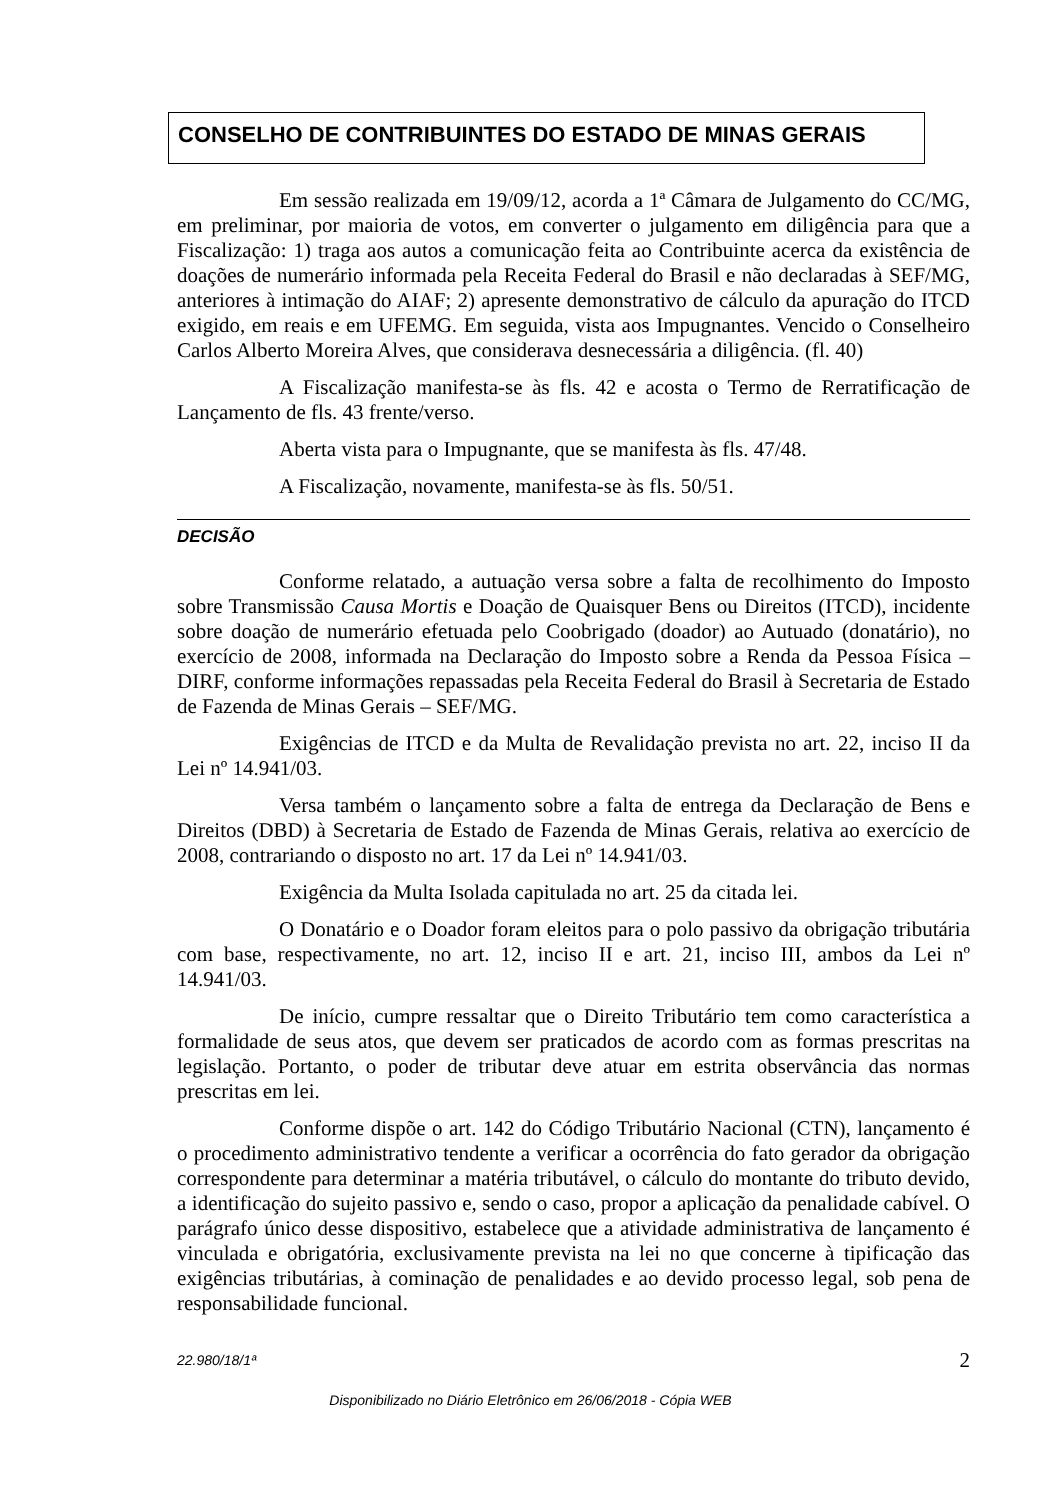CONSELHO DE CONTRIBUINTES DO ESTADO DE MINAS GERAIS
Em sessão realizada em 19/09/12, acorda a 1ª Câmara de Julgamento do CC/MG, em preliminar, por maioria de votos, em converter o julgamento em diligência para que a Fiscalização: 1) traga aos autos a comunicação feita ao Contribuinte acerca da existência de doações de numerário informada pela Receita Federal do Brasil e não declaradas à SEF/MG, anteriores à intimação do AIAF; 2) apresente demonstrativo de cálculo da apuração do ITCD exigido, em reais e em UFEMG. Em seguida, vista aos Impugnantes. Vencido o Conselheiro Carlos Alberto Moreira Alves, que considerava desnecessária a diligência. (fl. 40)
A Fiscalização manifesta-se às fls. 42 e acosta o Termo de Rerratificação de Lançamento de fls. 43 frente/verso.
Aberta vista para o Impugnante, que se manifesta às fls. 47/48.
A Fiscalização, novamente, manifesta-se às fls. 50/51.
DECISÃO
Conforme relatado, a autuação versa sobre a falta de recolhimento do Imposto sobre Transmissão Causa Mortis e Doação de Quaisquer Bens ou Direitos (ITCD), incidente sobre doação de numerário efetuada pelo Coobrigado (doador) ao Autuado (donatário), no exercício de 2008, informada na Declaração do Imposto sobre a Renda da Pessoa Física – DIRF, conforme informações repassadas pela Receita Federal do Brasil à Secretaria de Estado de Fazenda de Minas Gerais – SEF/MG.
Exigências de ITCD e da Multa de Revalidação prevista no art. 22, inciso II da Lei nº 14.941/03.
Versa também o lançamento sobre a falta de entrega da Declaração de Bens e Direitos (DBD) à Secretaria de Estado de Fazenda de Minas Gerais, relativa ao exercício de 2008, contrariando o disposto no art. 17 da Lei nº 14.941/03.
Exigência da Multa Isolada capitulada no art. 25 da citada lei.
O Donatário e o Doador foram eleitos para o polo passivo da obrigação tributária com base, respectivamente, no art. 12, inciso II e art. 21, inciso III, ambos da Lei nº 14.941/03.
De início, cumpre ressaltar que o Direito Tributário tem como característica a formalidade de seus atos, que devem ser praticados de acordo com as formas prescritas na legislação. Portanto, o poder de tributar deve atuar em estrita observância das normas prescritas em lei.
Conforme dispõe o art. 142 do Código Tributário Nacional (CTN), lançamento é o procedimento administrativo tendente a verificar a ocorrência do fato gerador da obrigação correspondente para determinar a matéria tributável, o cálculo do montante do tributo devido, a identificação do sujeito passivo e, sendo o caso, propor a aplicação da penalidade cabível. O parágrafo único desse dispositivo, estabelece que a atividade administrativa de lançamento é vinculada e obrigatória, exclusivamente prevista na lei no que concerne à tipificação das exigências tributárias, à cominação de penalidades e ao devido processo legal, sob pena de responsabilidade funcional.
22.980/18/1ª 2
Disponibilizado no Diário Eletrônico em 26/06/2018 - Cópia WEB